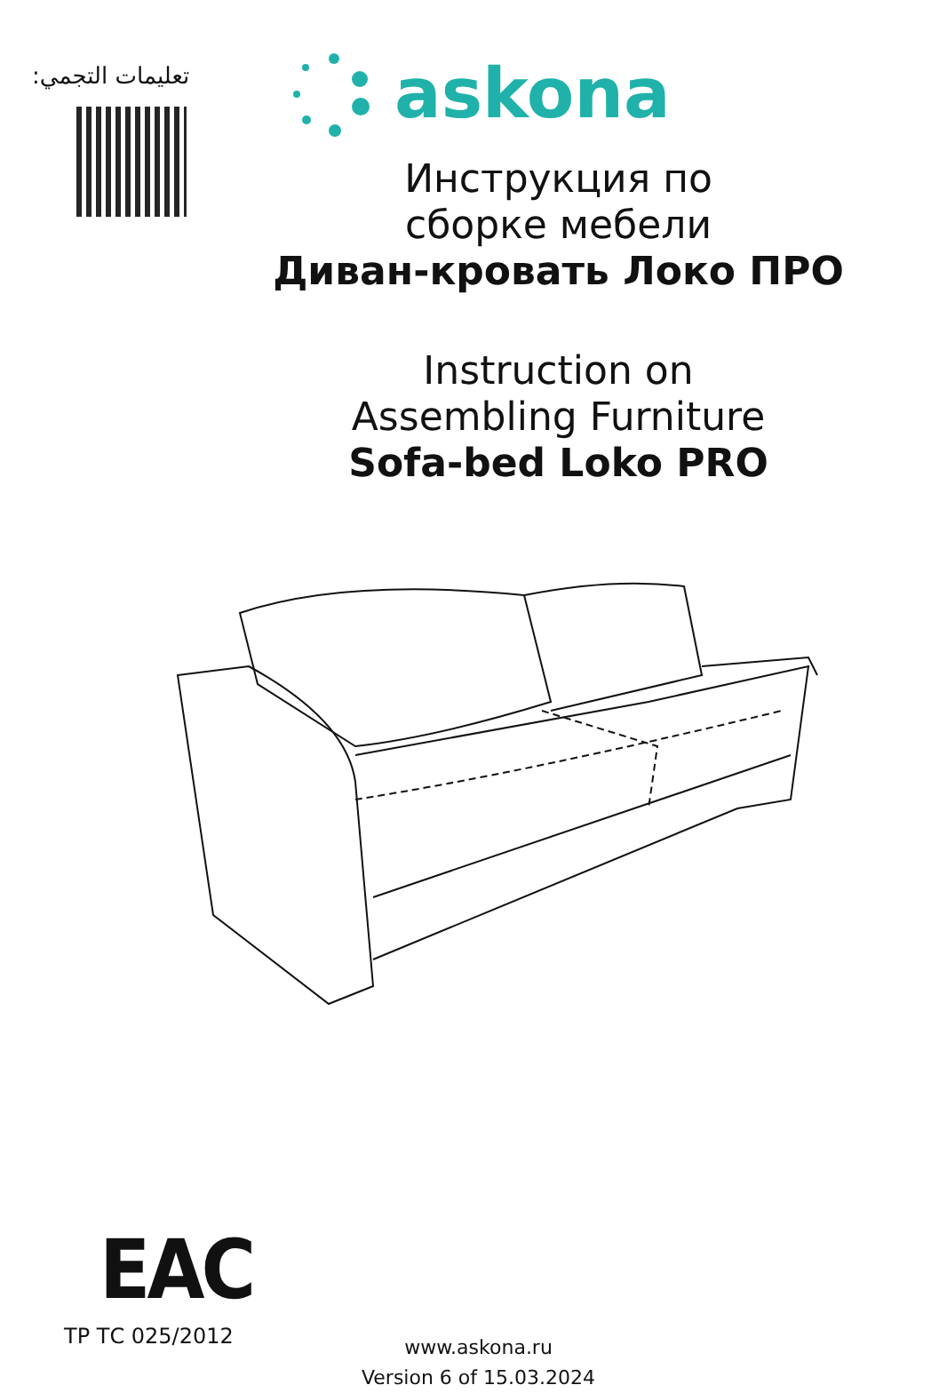تعليمات التجمي:
askona
Инструкция по
сборке мебели
Диван-кровать Локо ПРО
Instruction on
Assembling Furniture
Sofa-bed Loko PRO
EAC
ТР ТС 025/2012
www.askona.ru
Version 6 of 15.03.2024